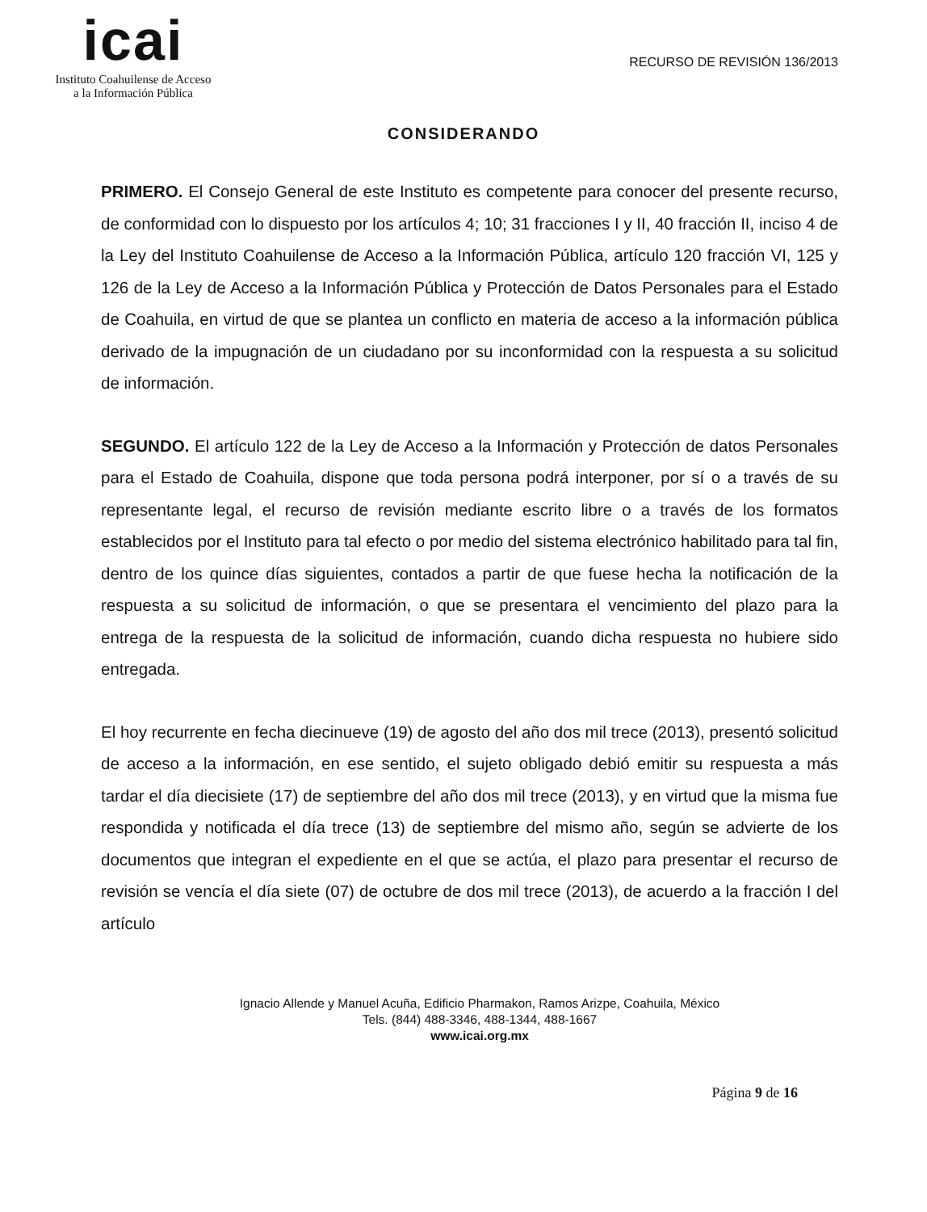icai
Instituto Coahuilense de Acceso
a la Información Pública
RECURSO DE REVISIÓN 136/2013
CONSIDERANDO
PRIMERO. El Consejo General de este Instituto es competente para conocer del presente recurso, de conformidad con lo dispuesto por los artículos 4; 10; 31 fracciones I y II, 40 fracción II, inciso 4 de la Ley del Instituto Coahuilense de Acceso a la Información Pública, artículo 120 fracción VI, 125 y 126 de la Ley de Acceso a la Información Pública y Protección de Datos Personales para el Estado de Coahuila, en virtud de que se plantea un conflicto en materia de acceso a la información pública derivado de la impugnación de un ciudadano por su inconformidad con la respuesta a su solicitud de información.
SEGUNDO. El artículo 122 de la Ley de Acceso a la Información y Protección de datos Personales para el Estado de Coahuila, dispone que toda persona podrá interponer, por sí o a través de su representante legal, el recurso de revisión mediante escrito libre o a través de los formatos establecidos por el Instituto para tal efecto o por medio del sistema electrónico habilitado para tal fin, dentro de los quince días siguientes, contados a partir de que fuese hecha la notificación de la respuesta a su solicitud de información, o que se presentara el vencimiento del plazo para la entrega de la respuesta de la solicitud de información, cuando dicha respuesta no hubiere sido entregada.
El hoy recurrente en fecha diecinueve (19) de agosto del año dos mil trece (2013), presentó solicitud de acceso a la información, en ese sentido, el sujeto obligado debió emitir su respuesta a más tardar el día diecisiete (17) de septiembre del año dos mil trece (2013), y en virtud que la misma fue respondida y notificada el día trece (13) de septiembre del mismo año, según se advierte de los documentos que integran el expediente en el que se actúa, el plazo para presentar el recurso de revisión se vencía el día siete (07) de octubre de dos mil trece (2013), de acuerdo a la fracción I del artículo
Ignacio Allende y Manuel Acuña, Edificio Pharmakon, Ramos Arizpe, Coahuila, México
Tels. (844) 488-3346, 488-1344, 488-1667
www.icai.org.mx
Página 9 de 16